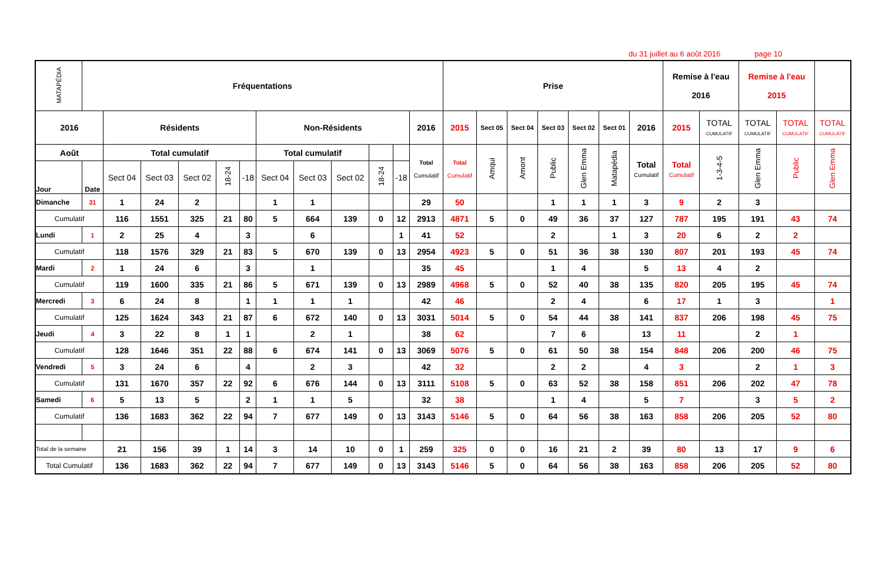du 31 juillet au 6 août 2016 page 10
| MATAPÉDIA | Fréquentations | | | | | | | | | | | | Prise | | | | | | | Remise à l'eau 2016 | | Remise à l'eau 2015 | | |
| --- | --- | --- | --- | --- | --- | --- | --- | --- | --- | --- | --- | --- | --- | --- | --- | --- | --- | --- | --- | --- | --- | --- | --- | --- |
| 2016 | | Résidents | | | | | Non-Résidents | | | | | 2016 | 2015 | Sect 05 | Sect 04 | Sect 03 | Sect 02 | Sect 01 | 2016 | 2015 | TOTAL CUMULATIF | TOTAL CUMULATIF | TOTAL CUMULATIF | TOTAL CUMULATIF |
| Août | | Total cumulatif | | | | | Total cumulatif | | | | | Total Cumulatif | Total Cumulatif | Amqui | Amont | Public | Glen Emma | Matapédia | Total Cumulatif | Total Cumulatif | 1-3-4-5 | Glen Emma | Public | Glen Emma |
| Jour | Date | Sect 04 | Sect 03 | Sect 02 | 18-24 | -18 | Sect 04 | Sect 03 | Sect 02 | 18-24 | -18 | | | | | | | | | | | | | |
| Dimanche | 31 | 1 | 24 | 2 | | | 1 | 1 | | | | 29 | 50 | | | 1 | 1 | 1 | 3 | 9 | 2 | 3 | | |
| Cumulatif | | 116 | 1551 | 325 | 21 | 80 | 5 | 664 | 139 | 0 | 12 | 2913 | 4871 | 5 | 0 | 49 | 36 | 37 | 127 | 787 | 195 | 191 | 43 | 74 |
| Lundi | 1 | 2 | 25 | 4 | | 3 | | 6 | | | 1 | 41 | 52 | | | 2 | | 1 | 3 | 20 | 6 | 2 | 2 | |
| Cumulatif | | 118 | 1576 | 329 | 21 | 83 | 5 | 670 | 139 | 0 | 13 | 2954 | 4923 | 5 | 0 | 51 | 36 | 38 | 130 | 807 | 201 | 193 | 45 | 74 |
| Mardi | 2 | 1 | 24 | 6 | | 3 | | 1 | | | | 35 | 45 | | | 1 | 4 | | 5 | 13 | 4 | 2 | | |
| Cumulatif | | 119 | 1600 | 335 | 21 | 86 | 5 | 671 | 139 | 0 | 13 | 2989 | 4968 | 5 | 0 | 52 | 40 | 38 | 135 | 820 | 205 | 195 | 45 | 74 |
| Mercredi | 3 | 6 | 24 | 8 | | 1 | 1 | 1 | 1 | | | 42 | 46 | | | 2 | 4 | | 6 | 17 | 1 | 3 | | 1 |
| Cumulatif | | 125 | 1624 | 343 | 21 | 87 | 6 | 672 | 140 | 0 | 13 | 3031 | 5014 | 5 | 0 | 54 | 44 | 38 | 141 | 837 | 206 | 198 | 45 | 75 |
| Jeudi | 4 | 3 | 22 | 8 | 1 | 1 | | 2 | 1 | | | 38 | 62 | | | 7 | 6 | | 13 | 11 | | 2 | 1 | |
| Cumulatif | | 128 | 1646 | 351 | 22 | 88 | 6 | 674 | 141 | 0 | 13 | 3069 | 5076 | 5 | 0 | 61 | 50 | 38 | 154 | 848 | 206 | 200 | 46 | 75 |
| Vendredi | 5 | 3 | 24 | 6 | | 4 | | 2 | 3 | | | 42 | 32 | | | 2 | 2 | | 4 | 3 | | 2 | 1 | 3 |
| Cumulatif | | 131 | 1670 | 357 | 22 | 92 | 6 | 676 | 144 | 0 | 13 | 3111 | 5108 | 5 | 0 | 63 | 52 | 38 | 158 | 851 | 206 | 202 | 47 | 78 |
| Samedi | 6 | 5 | 13 | 5 | | 2 | 1 | 1 | 5 | | | 32 | 38 | | | 1 | 4 | | 5 | 7 | | 3 | 5 | 2 |
| Cumulatif | | 136 | 1683 | 362 | 22 | 94 | 7 | 677 | 149 | 0 | 13 | 3143 | 5146 | 5 | 0 | 64 | 56 | 38 | 163 | 858 | 206 | 205 | 52 | 80 |
| Total de la semaine | | 21 | 156 | 39 | 1 | 14 | 3 | 14 | 10 | 0 | 1 | 259 | 325 | 0 | 0 | 16 | 21 | 2 | 39 | 80 | 13 | 17 | 9 | 6 |
| Total Cumulatif | | 136 | 1683 | 362 | 22 | 94 | 7 | 677 | 149 | 0 | 13 | 3143 | 5146 | 5 | 0 | 64 | 56 | 38 | 163 | 858 | 206 | 205 | 52 | 80 |